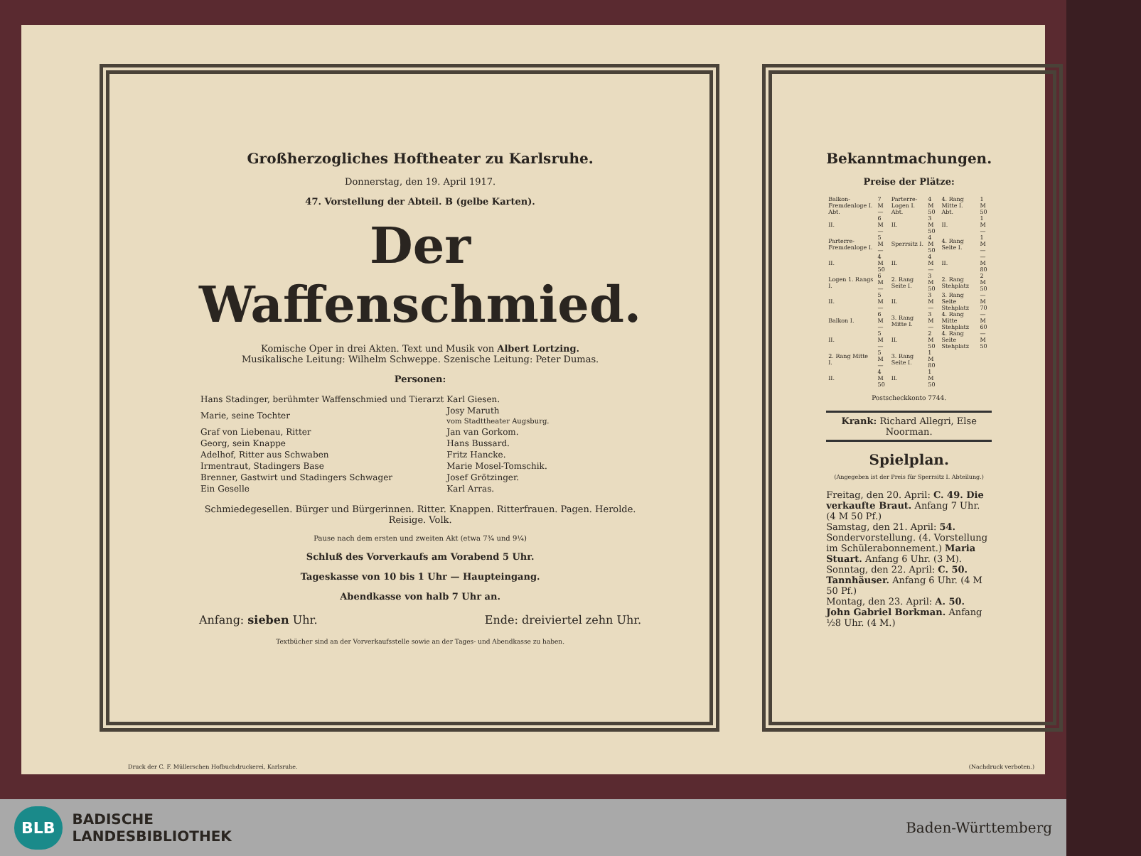Großherzogliches Hoftheater zu Karlsruhe.
Donnerstag, den 19. April 1917.
47. Vorstellung der Abteil. B (gelbe Karten).
Der Waffenschmied.
Komische Oper in drei Akten. Text und Musik von Albert Lortzing.
Musikalische Leitung: Wilhelm Schweppe. Szenische Leitung: Peter Dumas.
Personen:
| Hans Stadinger, berühmter Waffenschmied und Tierarzt | Karl Giesen. |
| Marie, seine Tochter | Josy Maruth vom Stadttheater Augsburg. |
| Graf von Liebenau, Ritter | Jan van Gorkom. |
| Georg, sein Knappe | Hans Bussard. |
| Adelhof, Ritter aus Schwaben | Fritz Hancke. |
| Irmentraut, Stadingers Base | Marie Mosel-Tomschik. |
| Brenner, Gastwirt und Stadingers Schwager | Josef Grötzinger. |
| Ein Geselle | Karl Arras. |
Schmiedegesellen. Bürger und Bürgerinnen. Ritter. Knappen. Ritterfrauen. Pagen. Herolde. Reisige. Volk.
Pause nach dem ersten und zweiten Akt (etwa 7¾ und 9¼)
Schluß des Vorverkaufs am Vorabend 5 Uhr.
Tageskasse von 10 bis 1 Uhr — Haupteingang.
Abendkasse von halb 7 Uhr an.
Anfang: sieben Uhr. Ende: dreiviertel zehn Uhr.
Textbücher sind an der Vorverkaufsstelle sowie an der Tages- und Abendkasse zu haben.
Druck der C. F. Müllerschen Hofbuchdruckerei, Karlsruhe.
Bekanntmachungen.
Preise der Plätze:
| Balkon-Fremdenloge I. Abt. | 7 M — | Parterre-Logen I. Abt. | 4 M 50 | 4. Rang Mitte I. Abt. | 1 M 50 |
| II. | 6 M — | II. | 3 M 50 | II. | 1 M — |
| Parterre-Fremdenloge I. | 5 M — | Sperrsitz I. | 4 M 50 | 4. Rang Seite I. | 1 M — |
| II. | 4 M 50 | II. | 4 M — | II. | — M 80 |
| Logen 1. Rangs I. | 6 M — | 2. Rang Seite I. | 3 M 50 | 2. Rang Stehplatz | 2 M 50 |
| II. | 5 M — | II. | 3 M — | 3. Rang Seite Stehplatz | — M 70 |
| Balkon I. | 6 M — | 3. Rang Mitte I. | 3 M — | 4. Rang Mitte Stehplatz | — M 60 |
| II. | 5 M — | II. | 2 M 50 | 4. Rang Seite Stehplatz | — M 50 |
| 2. Rang Mitte I. | 5 M — | 3. Rang Seite I. | 1 M 80 | | |
| II. | 4 M 50 | II. | 1 M 50 | | |
Postscheckkonto 7744.
Krank: Richard Allegri, Else Noorman.
Spielplan.
(Angegeben ist der Preis für Sperrsitz I. Abteilung.)
Freitag, den 20. April: C. 49. Die verkaufte Braut. Anfang 7 Uhr. (4 M 50 Pf.)
Samstag, den 21. April: 54. Sondervorstellung. (4. Vorstellung im Schülerabonnement.) Maria Stuart. Anfang 6 Uhr. (3 M).
Sonntag, den 22. April: C. 50. Tannhäuser. Anfang 6 Uhr. (4 M 50 Pf.)
Montag, den 23. April: A. 50. John Gabriel Borkman. Anfang ½8 Uhr. (4 M.)
(Nachdruck verboten.)
BLB BADISCHE
LANDESBIBLIOTHEK
Baden-Württemberg